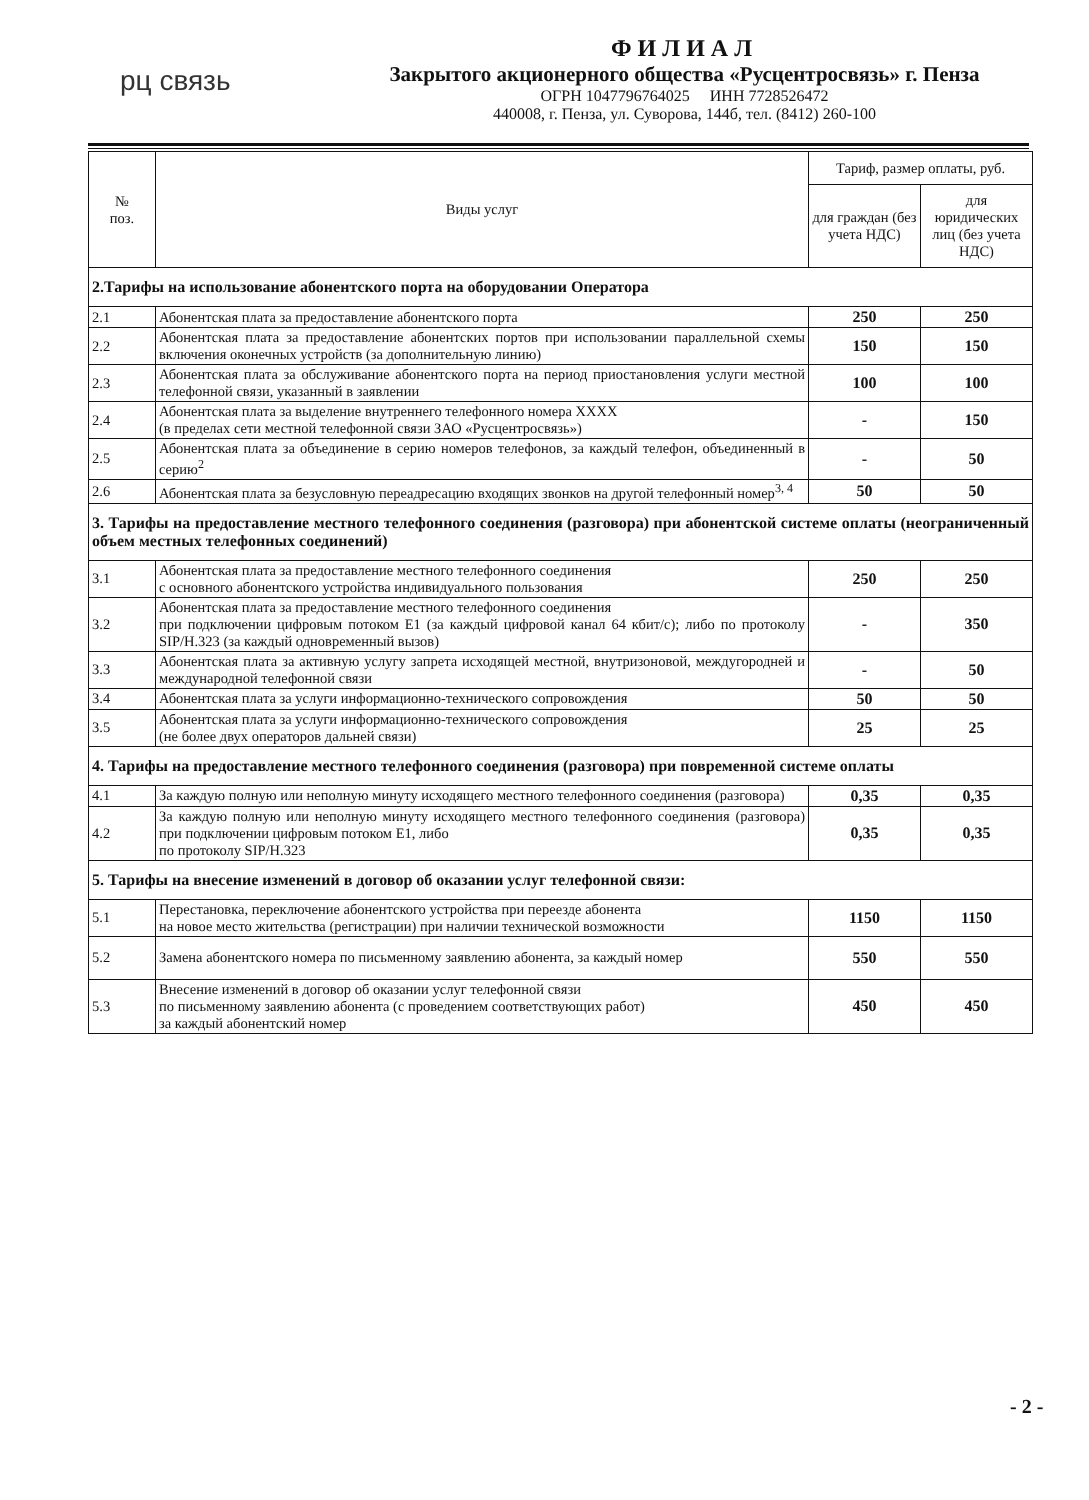рц связь
ФИЛИАЛ
Закрытого акционерного общества «Русцентросвязь» г. Пенза
ОГРН 1047796764025 ИНН 7728526472
440008, г. Пенза, ул. Суворова, 144б, тел. (8412) 260-100
| № поз. | Виды услуг | Тариф, размер оплаты, руб. | |
| --- | --- | --- | --- |
| | | для граждан (без учета НДС) | для юридических лиц (без учета НДС) |
| 2.Тарифы на использование абонентского порта на оборудовании Оператора | | | |
| 2.1 | Абонентская плата за предоставление абонентского порта | 250 | 250 |
| 2.2 | Абонентская плата за предоставление абонентских портов при использовании параллельной схемы включения оконечных устройств (за дополнительную линию) | 150 | 150 |
| 2.3 | Абонентская плата за обслуживание абонентского порта на период приостановления услуги местной телефонной связи, указанный в заявлении | 100 | 100 |
| 2.4 | Абонентская плата за выделение внутреннего телефонного номера XXXX (в пределах сети местной телефонной связи ЗАО «Русцентросвязь») | - | 150 |
| 2.5 | Абонентская плата за объединение в серию номеров телефонов, за каждый телефон, объединенный в серию<sup>2</sup> | - | 50 |
| 2.6 | Абонентская плата за безусловную переадресацию входящих звонков на другой телефонный номер<sup>3, 4</sup> | 50 | 50 |
| 3. Тарифы на предоставление местного телефонного соединения (разговора) при абонентской системе оплаты (неограниченный объем местных телефонных соединений) | | | |
| 3.1 | Абонентская плата за предоставление местного телефонного соединения с основного абонентского устройства индивидуального пользования | 250 | 250 |
| 3.2 | Абонентская плата за предоставление местного телефонного соединения при подключении цифровым потоком Е1 (за каждый цифровой канал 64 кбит/с); либо по протоколу SIP/H.323 (за каждый одновременный вызов) | - | 350 |
| 3.3 | Абонентская плата за активную услугу запрета исходящей местной, внутризоновой, междугородней и международной телефонной связи | - | 50 |
| 3.4 | Абонентская плата за услуги информационно-технического сопровождения | 50 | 50 |
| 3.5 | Абонентская плата за услуги информационно-технического сопровождения (не более двух операторов дальней связи) | 25 | 25 |
| 4. Тарифы на предоставление местного телефонного соединения (разговора) при повременной системе оплаты | | | |
| 4.1 | За каждую полную или неполную минуту исходящего местного телефонного соединения (разговора) | 0,35 | 0,35 |
| 4.2 | За каждую полную или неполную минуту исходящего местного телефонного соединения (разговора) при подключении цифровым потоком Е1, либо по протоколу SIP/H.323 | 0,35 | 0,35 |
| 5. Тарифы на внесение изменений в договор об оказании услуг телефонной связи: | | | |
| 5.1 | Перестановка, переключение абонентского устройства при переезде абонента на новое место жительства (регистрации) при наличии технической возможности | 1150 | 1150 |
| 5.2 | Замена абонентского номера по письменному заявлению абонента, за каждый номер | 550 | 550 |
| 5.3 | Внесение изменений в договор об оказании услуг телефонной связи по письменному заявлению абонента (с проведением соответствующих работ) за каждый абонентский номер | 450 | 450 |
- 2 -